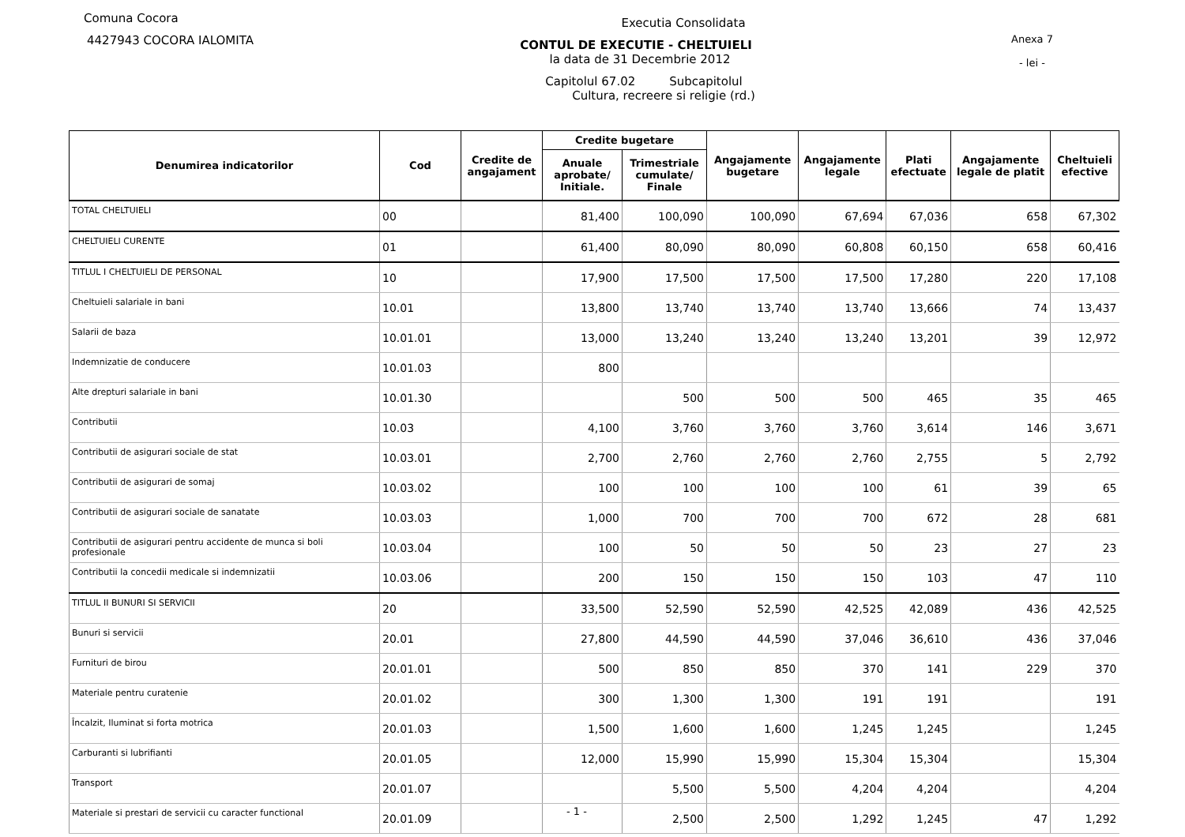Comuna Cocora
4427943 COCORA IALOMITA
Executia Consolidata
CONTUL DE EXECUTIE - CHELTUIELI
la data de 31 Decembrie 2012
Capitolul 67.02 Subcapitolul
Cultura, recreere si religie (rd.)
Anexa 7
- lei -
| Denumirea indicatorilor | Cod | Credite de angajament | Credite bugetare | | Angajamente bugetare | Angajamente legale | Plati efectuate | Angajamente legale de platit | Cheltuieli efective |
| --- | --- | --- | --- | --- | --- | --- | --- | --- | --- |
| | | | Anuale aprobate/ Initiale. | Trimestriale cumulate/ Finale | | | | | |
| TOTAL CHELTUIELI | 00 | | 81,400 | 100,090 | 100,090 | 67,694 | 67,036 | 658 | 67,302 |
| CHELTUIELI CURENTE | 01 | | 61,400 | 80,090 | 80,090 | 60,808 | 60,150 | 658 | 60,416 |
| TITLUL I CHELTUIELI DE PERSONAL | 10 | | 17,900 | 17,500 | 17,500 | 17,500 | 17,280 | 220 | 17,108 |
| Cheltuieli salariale in bani | 10.01 | | 13,800 | 13,740 | 13,740 | 13,740 | 13,666 | 74 | 13,437 |
| Salarii de baza | 10.01.01 | | 13,000 | 13,240 | 13,240 | 13,240 | 13,201 | 39 | 12,972 |
| Indemnizatie de conducere | 10.01.03 | | 800 | | | | | | |
| Alte drepturi salariale in bani | 10.01.30 | | | 500 | 500 | 500 | 465 | 35 | 465 |
| Contributii | 10.03 | | 4,100 | 3,760 | 3,760 | 3,760 | 3,614 | 146 | 3,671 |
| Contributii de asigurari sociale de stat | 10.03.01 | | 2,700 | 2,760 | 2,760 | 2,760 | 2,755 | 5 | 2,792 |
| Contributii de asigurari de somaj | 10.03.02 | | 100 | 100 | 100 | 100 | 61 | 39 | 65 |
| Contributii de asigurari sociale de sanatate | 10.03.03 | | 1,000 | 700 | 700 | 700 | 672 | 28 | 681 |
| Contributii de asigurari pentru accidente de munca si boli profesionale | 10.03.04 | | 100 | 50 | 50 | 50 | 23 | 27 | 23 |
| Contributii la concedii medicale si indemnizatii | 10.03.06 | | 200 | 150 | 150 | 150 | 103 | 47 | 110 |
| TITLUL II BUNURI SI SERVICII | 20 | | 33,500 | 52,590 | 52,590 | 42,525 | 42,089 | 436 | 42,525 |
| Bunuri si servicii | 20.01 | | 27,800 | 44,590 | 44,590 | 37,046 | 36,610 | 436 | 37,046 |
| Furnituri de birou | 20.01.01 | | 500 | 850 | 850 | 370 | 141 | 229 | 370 |
| Materiale pentru curatenie | 20.01.02 | | 300 | 1,300 | 1,300 | 191 | 191 | | 191 |
| Încalzit, Iluminat si forta motrica | 20.01.03 | | 1,500 | 1,600 | 1,600 | 1,245 | 1,245 | | 1,245 |
| Carburanti si lubrifianti | 20.01.05 | | 12,000 | 15,990 | 15,990 | 15,304 | 15,304 | | 15,304 |
| Transport | 20.01.07 | | | 5,500 | 5,500 | 4,204 | 4,204 | | 4,204 |
| Materiale si prestari de servicii cu caracter functional | 20.01.09 | | | 2,500 | 2,500 | 1,292 | 1,245 | 47 | 1,292 |
- 1 -